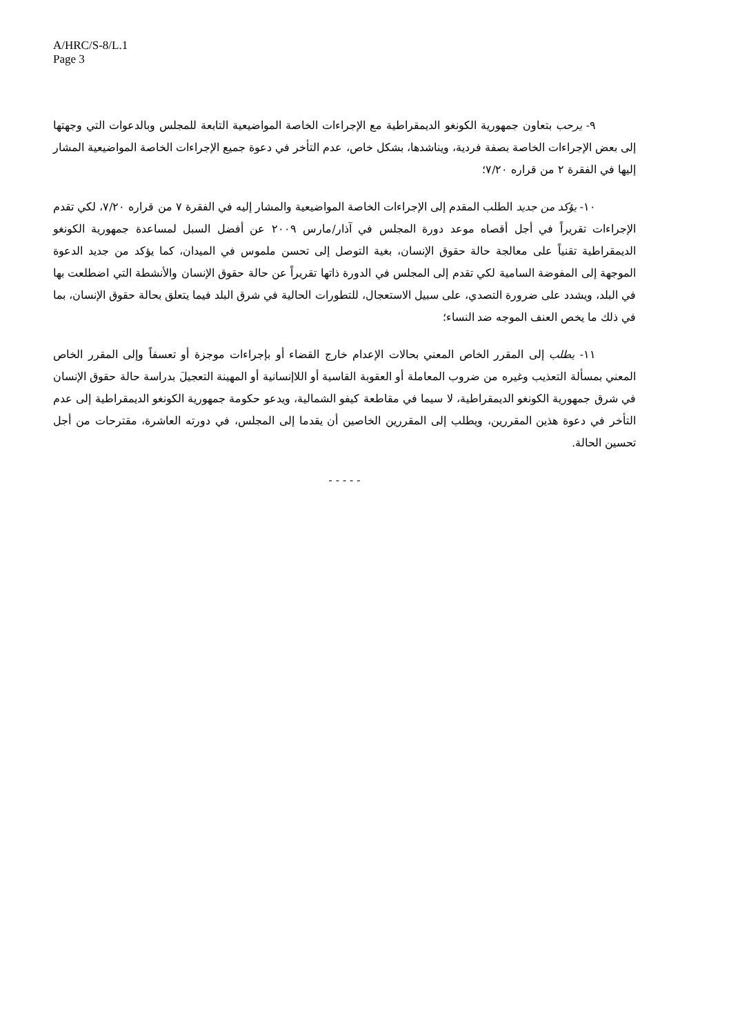A/HRC/S-8/L.1
Page 3
٩- يرحب بتعاون جمهورية الكونغو الديمقراطية مع الإجراءات الخاصة المواضيعية التابعة للمجلس وبالدعوات التي وجهتها إلى بعض الإجراءات الخاصة بصفة فردية، ويناشدها، بشكل خاص، عدم التأخر في دعوة جميع الإجراءات الخاصة المواضيعية المشار إليها في الفقرة ٢ من قراره ٧/٢٠؛
١٠- يؤكد من جديد الطلب المقدم إلى الإجراءات الخاصة المواضيعية والمشار إليه في الفقرة ٧ من قراره ٧/٢٠، لكي تقدم الإجراءات تقريراً في أجل أقصاه موعد دورة المجلس في آذار/مارس ٢٠٠٩ عن أفضل السبل لمساعدة جمهورية الكونغو الديمقراطية تقنياً على معالجة حالة حقوق الإنسان، بغية التوصل إلى تحسن ملموس في الميدان، كما يؤكد من جديد الدعوة الموجهة إلى المفوضة السامية لكي تقدم إلى المجلس في الدورة ذاتها تقريراً عن حالة حقوق الإنسان والأنشطة التي اضطلعت بها في البلد، ويشدد على ضرورة التصدي، على سبيل الاستعجال، للتطورات الحالية في شرق البلد فيما يتعلق بحالة حقوق الإنسان، بما في ذلك ما يخص العنف الموجه ضد النساء؛
١١- يطلب إلى المقرر الخاص المعني بحالات الإعدام خارج القضاء أو بإجراءات موجزة أو تعسفاً وإلى المقرر الخاص المعني بمسألة التعذيب وغيره من ضروب المعاملة أو العقوبة القاسية أو اللاإنسانية أو المهينة التعجيلَ بدراسة حالة حقوق الإنسان في شرق جمهورية الكونغو الديمقراطية، لا سيما في مقاطعة كيفو الشمالية، ويدعو حكومة جمهورية الكونغو الديمقراطية إلى عدم التأخر في دعوة هذين المقررين، ويطلب إلى المقررين الخاصين أن يقدما إلى المجلس، في دورته العاشرة، مقترحات من أجل تحسين الحالة.
- - - - -